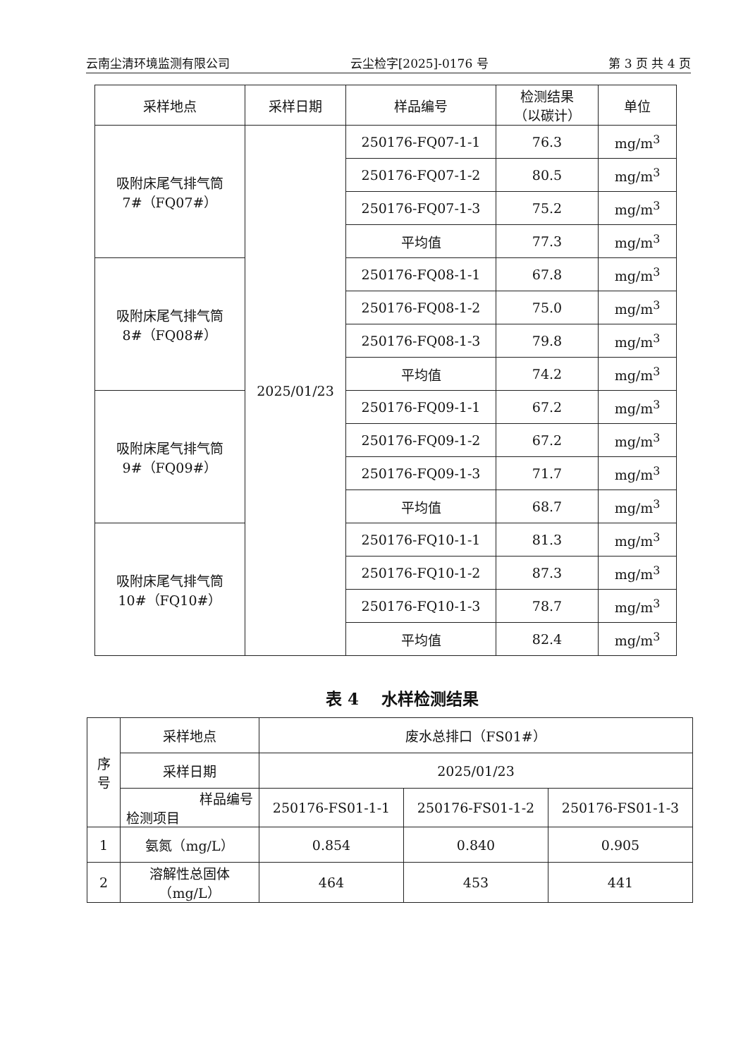云南尘清环境监测有限公司 云尘检字[2025]-0176 号 第 3 页 共 4 页
| 采样地点 | 采样日期 | 样品编号 | 检测结果 （以碳计） | 单位 |
| --- | --- | --- | --- | --- |
| 吸附床尾气排气筒 7#（FQ07#） | 2025/01/23 | 250176-FQ07-1-1 | 76.3 | mg/m<sup>3</sup> |
| | | 250176-FQ07-1-2 | 80.5 | mg/m<sup>3</sup> |
| | | 250176-FQ07-1-3 | 75.2 | mg/m<sup>3</sup> |
| | | 平均值 | 77.3 | mg/m<sup>3</sup> |
| 吸附床尾气排气筒 8#（FQ08#） | | 250176-FQ08-1-1 | 67.8 | mg/m<sup>3</sup> |
| | | 250176-FQ08-1-2 | 75.0 | mg/m<sup>3</sup> |
| | | 250176-FQ08-1-3 | 79.8 | mg/m<sup>3</sup> |
| | | 平均值 | 74.2 | mg/m<sup>3</sup> |
| 吸附床尾气排气筒 9#（FQ09#） | | 250176-FQ09-1-1 | 67.2 | mg/m<sup>3</sup> |
| | | 250176-FQ09-1-2 | 67.2 | mg/m<sup>3</sup> |
| | | 250176-FQ09-1-3 | 71.7 | mg/m<sup>3</sup> |
| | | 平均值 | 68.7 | mg/m<sup>3</sup> |
| 吸附床尾气排气筒 10#（FQ10#） | | 250176-FQ10-1-1 | 81.3 | mg/m<sup>3</sup> |
| | | 250176-FQ10-1-2 | 87.3 | mg/m<sup>3</sup> |
| | | 250176-FQ10-1-3 | 78.7 | mg/m<sup>3</sup> |
| | | 平均值 | 82.4 | mg/m<sup>3</sup> |
表 4 水样检测结果
| 序 号 | 采样地点 | 废水总排口（FS01#） | | |
| | 采样日期 | 2025/01/23 | | |
| | 样品编号 检测项目 | 250176-FS01-1-1 | 250176-FS01-1-2 | 250176-FS01-1-3 |
| 1 | 氨氮（mg/L） | 0.854 | 0.840 | 0.905 |
| 2 | 溶解性总固体 （mg/L） | 464 | 453 | 441 |